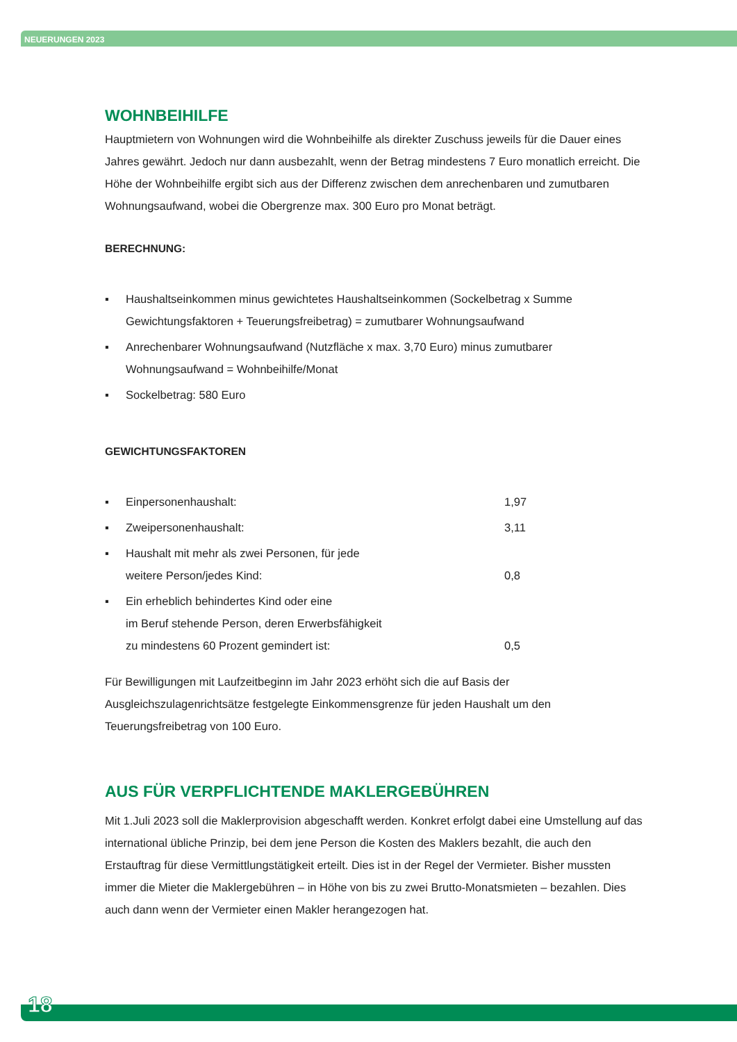NEUERUNGEN 2023
WOHNBEIHILFE
Hauptmietern von Wohnungen wird die Wohnbeihilfe als direkter Zuschuss jeweils für die Dauer eines Jahres gewährt. Jedoch nur dann ausbezahlt, wenn der Betrag mindestens 7 Euro monatlich erreicht. Die Höhe der Wohnbeihilfe ergibt sich aus der Differenz zwischen dem anrechenbaren und zumutbaren Wohnungsaufwand, wobei die Obergrenze max. 300 Euro pro Monat beträgt.
BERECHNUNG:
▪ Haushaltseinkommen minus gewichtetes Haushaltseinkommen (Sockelbetrag x Summe Gewichtungsfaktoren + Teuerungsfreibetrag) = zumutbarer Wohnungsaufwand
▪ Anrechenbarer Wohnungsaufwand (Nutzfläche x max. 3,70 Euro) minus zumutbarer Wohnungsaufwand = Wohnbeihilfe/Monat
▪ Sockelbetrag: 580 Euro
GEWICHTUNGSFAKTOREN
▪ Einpersonenhaushalt: 1,97
▪ Zweipersonenhaushalt: 3,11
▪ Haushalt mit mehr als zwei Personen, für jede
weitere Person/jedes Kind: 0,8
▪ Ein erheblich behindertes Kind oder eine
im Beruf stehende Person, deren Erwerbsfähigkeit
zu mindestens 60 Prozent gemindert ist: 0,5
Für Bewilligungen mit Laufzeitbeginn im Jahr 2023 erhöht sich die auf Basis der Ausgleichszulagenrichtsätze festgelegte Einkommensgrenze für jeden Haushalt um den Teuerungsfreibetrag von 100 Euro.
AUS FÜR VERPFLICHTENDE MAKLERGEBÜHREN
Mit 1.Juli 2023 soll die Maklerprovision abgeschafft werden. Konkret erfolgt dabei eine Umstellung auf das international übliche Prinzip, bei dem jene Person die Kosten des Maklers bezahlt, die auch den Erstauftrag für diese Vermittlungstätigkeit erteilt. Dies ist in der Regel der Vermieter. Bisher mussten immer die Mieter die Maklergebühren – in Höhe von bis zu zwei Brutto-Monatsmieten – bezahlen. Dies auch dann wenn der Vermieter einen Makler herangezogen hat.
18